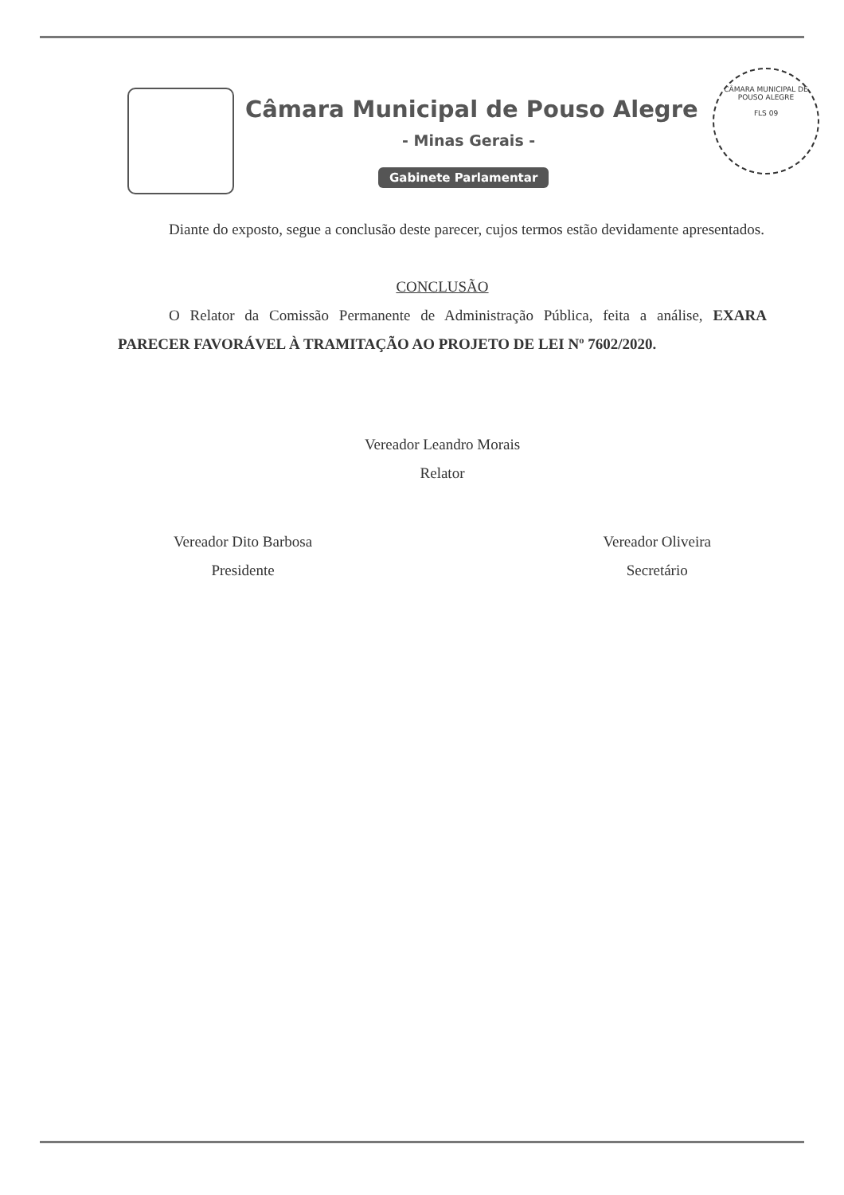Câmara Municipal de Pouso Alegre
- Minas Gerais -
Gabinete Parlamentar
CÂMARA MUNICIPAL DE POUSO ALEGRE
FLS 09
Diante do exposto, segue a conclusão deste parecer, cujos termos estão devidamente apresentados.
CONCLUSÃO
O Relator da Comissão Permanente de Administração Pública, feita a análise, EXARA PARECER FAVORÁVEL À TRAMITAÇÃO AO PROJETO DE LEI Nº 7602/2020.
Vereador Leandro Morais
Relator
Vereador Dito Barbosa
Presidente
Vereador Oliveira
Secretário